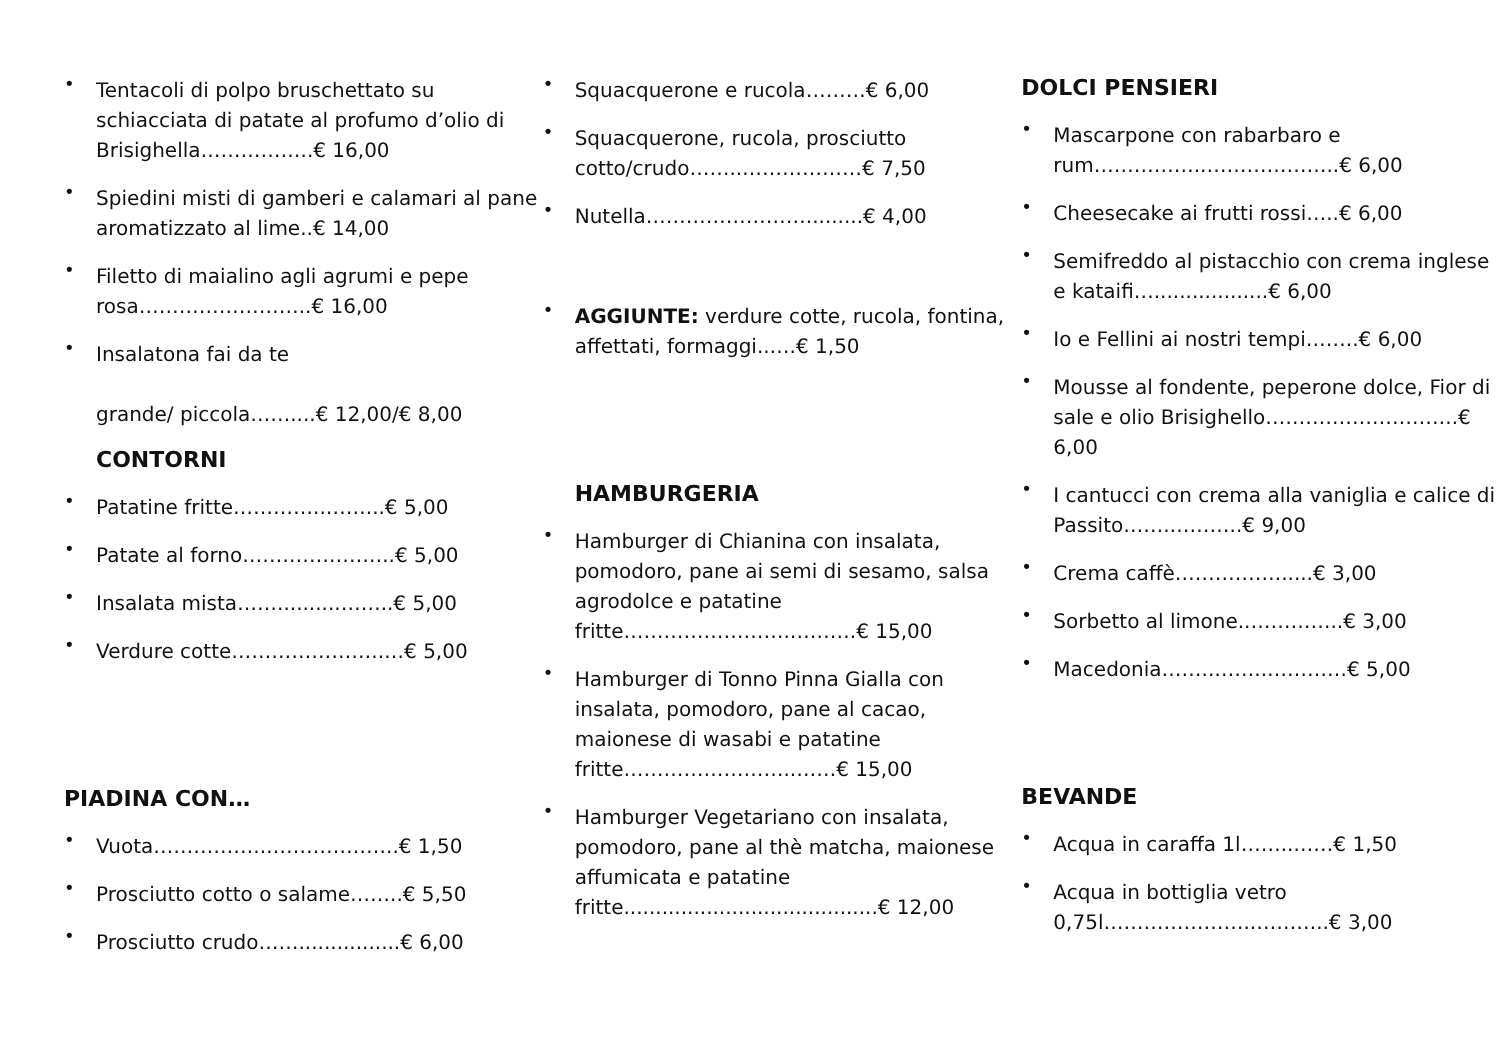• Tentacoli di polpo bruschettato su schiacciata di patate al profumo d’olio di Brisighella……………..€ 16,00
• Spiedini misti di gamberi e calamari al pane aromatizzato al lime..€ 14,00
• Filetto di maialino agli agrumi e pepe rosa……………………..€ 16,00
• Insalatona fai da te
grande/ piccola……....€ 12,00/€ 8,00
CONTORNI
• Patatine fritte…………..……...€ 5,00
• Patate al forno…………………..€ 5,00
• Insalata mista……..........……..€ 5,00
• Verdure cotte…………………..…€ 5,00
PIADINA CON…
• Vuota……………..………………..€ 1,50
• Prosciutto cotto o salame……..€ 5,50
• Prosciutto crudo……................€ 6,00
• Squacquerone e rucola………€ 6,00
• Squacquerone, rucola, prosciutto cotto/crudo……..………………€ 7,50
• Nutella…………………….........€ 4,00
• AGGIUNTE: verdure cotte, rucola, fontina, affettati, formaggi..….€ 1,50
HAMBURGERIA
• Hamburger di Chianina con insalata, pomodoro, pane ai semi di sesamo, salsa agrodolce e patatine fritte…………………….……….€ 15,00
• Hamburger di Tonno Pinna Gialla con insalata, pomodoro, pane al cacao, maionese di wasabi e patatine fritte……………………..……€ 15,00
• Hamburger Vegetariano con insalata, pomodoro, pane al thè matcha, maionese affumicata e patatine fritte........................................€ 12,00
DOLCI PENSIERI
• Mascarpone con rabarbaro e rum……………..………………..€ 6,00
• Cheesecake ai frutti rossi…..€ 6,00
• Semifreddo al pistacchio con crema inglese e kataifi…..................€ 6,00
• Io e Fellini ai nostri tempi……..€ 6,00
• Mousse al fondente, peperone dolce, Fior di sale e olio Brisighello………………………..€ 6,00
• I cantucci con crema alla vaniglia e calice di Passito…….………..€ 9,00
• Crema caffè……………......€ 3,00
• Sorbetto al limone..…………..€ 3,00
• Macedonia……..……..…………€ 5,00
BEVANDE
• Acqua in caraffa 1l……..……€ 1,50
• Acqua in bottiglia vetro 0,75l…………………..………..€ 3,00